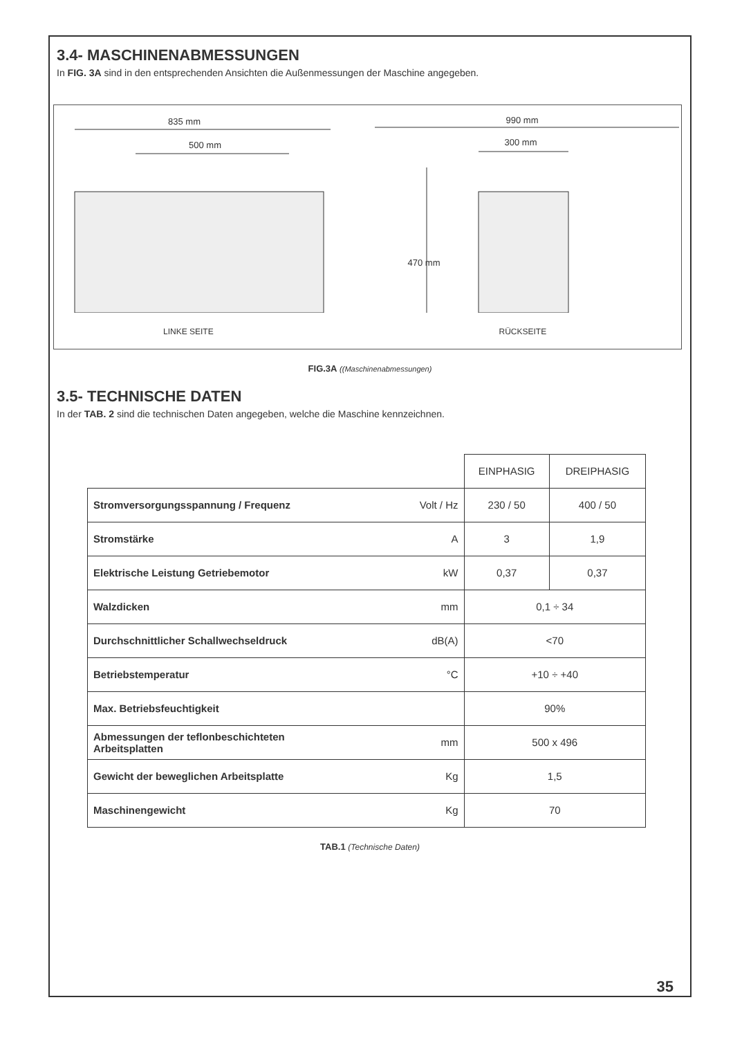3.4- MASCHINENABMESSUNGEN
In FIG. 3A sind in den entsprechenden Ansichten die Außenmessungen der Maschine angegeben.
835 mm
500 mm
LINKE SEITE
990 mm
300 mm
470 mm
RÜCKSEITE
FIG.3A ((Maschinenabmessungen)
3.5- TECHNISCHE DATEN
In der TAB. 2 sind die technischen Daten angegeben, welche die Maschine kennzeichnen.
| | | EINPHASIG | DREIPHASIG |
| Stromversorgungsspannung / Frequenz | Volt / Hz | 230 / 50 | 400 / 50 |
| Stromstärke | A | 3 | 1,9 |
| Elektrische Leistung Getriebemotor | kW | 0,37 | 0,37 |
| Walzdicken | mm | 0,1 ÷ 34 | |
| Durchschnittlicher Schallwechseldruck | dB(A) | <70 | |
| Betriebstemperatur | °C | +10 ÷ +40 | |
| Max. Betriebsfeuchtigkeit | | 90% | |
| Abmessungen der teflonbeschichteten Arbeitsplatten | mm | 500 x 496 | |
| Gewicht der beweglichen Arbeitsplatte | Kg | 1,5 | |
| Maschinengewicht | Kg | 70 | |
TAB.1 (Technische Daten)
35